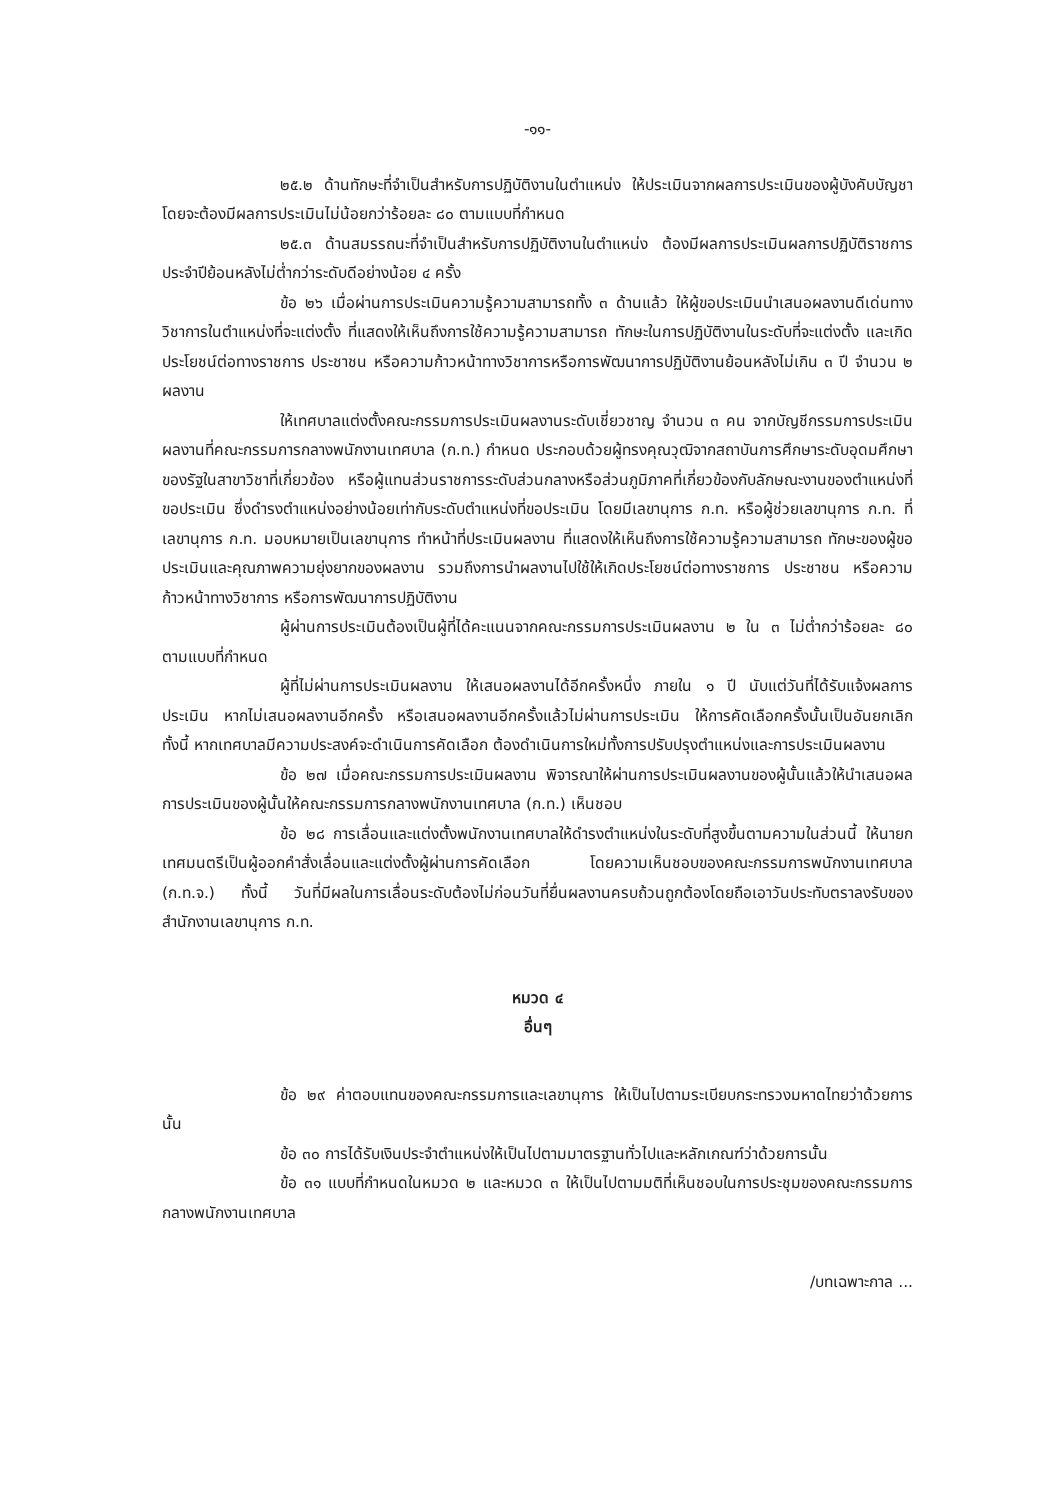-๑๑-
๒๕.๒ ด้านทักษะที่จำเป็นสำหรับการปฏิบัติงานในตำแหน่ง ให้ประเมินจากผลการประเมินของผู้บังคับบัญชา โดยจะต้องมีผลการประเมินไม่น้อยกว่าร้อยละ ๘๐ ตามแบบที่กำหนด
๒๕.๓ ด้านสมรรถนะที่จำเป็นสำหรับการปฏิบัติงานในตำแหน่ง ต้องมีผลการประเมินผลการปฏิบัติราชการประจำปีย้อนหลังไม่ต่ำกว่าระดับดีอย่างน้อย ๔ ครั้ง
ข้อ ๒๖ เมื่อผ่านการประเมินความรู้ความสามารถทั้ง ๓ ด้านแล้ว ให้ผู้ขอประเมินนำเสนอผลงานดีเด่นทางวิชาการในตำแหน่งที่จะแต่งตั้ง ที่แสดงให้เห็นถึงการใช้ความรู้ความสามารถ ทักษะในการปฏิบัติงานในระดับที่จะแต่งตั้ง และเกิดประโยชน์ต่อทางราชการ ประชาชน หรือความก้าวหน้าทางวิชาการหรือการพัฒนาการปฏิบัติงานย้อนหลังไม่เกิน ๓ ปี จำนวน ๒ ผลงาน
ให้เทศบาลแต่งตั้งคณะกรรมการประเมินผลงานระดับเชี่ยวชาญ จำนวน ๓ คน จากบัญชีกรรมการประเมินผลงานที่คณะกรรมการกลางพนักงานเทศบาล (ก.ท.) กำหนด ประกอบด้วยผู้ทรงคุณวุฒิจากสถาบันการศึกษาระดับอุดมศึกษาของรัฐในสาขาวิชาที่เกี่ยวข้อง หรือผู้แทนส่วนราชการระดับส่วนกลางหรือส่วนภูมิภาคที่เกี่ยวข้องกับลักษณะงานของตำแหน่งที่ขอประเมิน ซึ่งดำรงตำแหน่งอย่างน้อยเท่ากับระดับตำแหน่งที่ขอประเมิน โดยมีเลขานุการ ก.ท. หรือผู้ช่วยเลขานุการ ก.ท. ที่เลขานุการ ก.ท. มอบหมายเป็นเลขานุการ ทำหน้าที่ประเมินผลงาน ที่แสดงให้เห็นถึงการใช้ความรู้ความสามารถ ทักษะของผู้ขอประเมินและคุณภาพความยุ่งยากของผลงาน รวมถึงการนำผลงานไปใช้ให้เกิดประโยชน์ต่อทางราชการ ประชาชน หรือความก้าวหน้าทางวิชาการ หรือการพัฒนาการปฏิบัติงาน
ผู้ผ่านการประเมินต้องเป็นผู้ที่ได้คะแนนจากคณะกรรมการประเมินผลงาน ๒ ใน ๓ ไม่ต่ำกว่าร้อยละ ๘๐ ตามแบบที่กำหนด
ผู้ที่ไม่ผ่านการประเมินผลงาน ให้เสนอผลงานได้อีกครั้งหนึ่ง ภายใน ๑ ปี นับแต่วันที่ได้รับแจ้งผลการประเมิน หากไม่เสนอผลงานอีกครั้ง หรือเสนอผลงานอีกครั้งแล้วไม่ผ่านการประเมิน ให้การคัดเลือกครั้งนั้นเป็นอันยกเลิก ทั้งนี้ หากเทศบาลมีความประสงค์จะดำเนินการคัดเลือก ต้องดำเนินการใหม่ทั้งการปรับปรุงตำแหน่งและการประเมินผลงาน
ข้อ ๒๗ เมื่อคณะกรรมการประเมินผลงาน พิจารณาให้ผ่านการประเมินผลงานของผู้นั้นแล้วให้นำเสนอผลการประเมินของผู้นั้นให้คณะกรรมการกลางพนักงานเทศบาล (ก.ท.) เห็นชอบ
ข้อ ๒๘ การเลื่อนและแต่งตั้งพนักงานเทศบาลให้ดำรงตำแหน่งในระดับที่สูงขึ้นตามความในส่วนนี้ ให้นายกเทศมนตรีเป็นผู้ออกคำสั่งเลื่อนและแต่งตั้งผู้ผ่านการคัดเลือก โดยความเห็นชอบของคณะกรรมการพนักงานเทศบาล (ก.ท.จ.) ทั้งนี้ วันที่มีผลในการเลื่อนระดับต้องไม่ก่อนวันที่ยื่นผลงานครบถ้วนถูกต้องโดยถือเอาวันประทับตราลงรับของสำนักงานเลขานุการ ก.ท.
หมวด ๔
อื่นๆ
ข้อ ๒๙ ค่าตอบแทนของคณะกรรมการและเลขานุการ ให้เป็นไปตามระเบียบกระทรวงมหาดไทยว่าด้วยการนั้น
ข้อ ๓๐ การได้รับเงินประจำตำแหน่งให้เป็นไปตามมาตรฐานทั่วไปและหลักเกณฑ์ว่าด้วยการนั้น
ข้อ ๓๑ แบบที่กำหนดในหมวด ๒ และหมวด ๓ ให้เป็นไปตามมติที่เห็นชอบในการประชุมของคณะกรรมการกลางพนักงานเทศบาล
/บทเฉพาะกาล ...